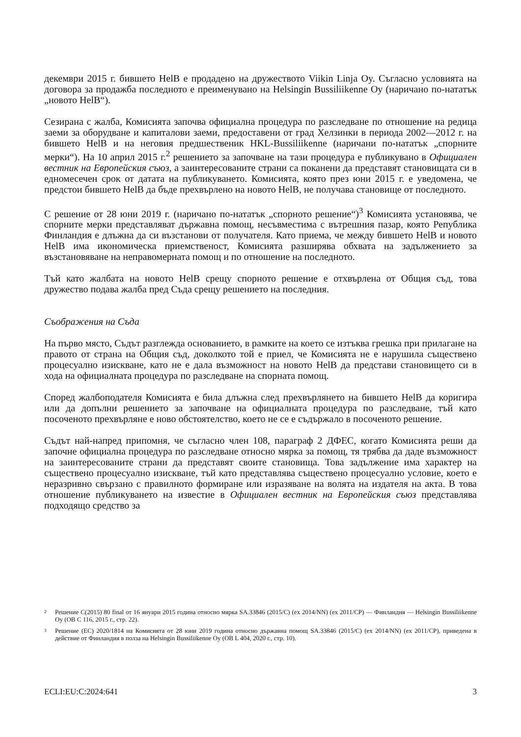декември 2015 г. бившето HelB е продадено на дружеството Viikin Linja Oy. Съгласно условията на договора за продажба последното е преименувано на Helsingin Bussiliikenne Oy (наричано по-нататък „новото HelB“).
Сезирана с жалба, Комисията започва официална процедура по разследване по отношение на редица заеми за оборудване и капиталови заеми, предоставени от град Хелзинки в периода 2002—2012 г. на бившето HelB и на неговия предшественик HKL-Bussiliikenne (наричани по-нататък „спорните мерки“). На 10 април 2015 г.<sup>2</sup> решението за започване на тази процедура е публикувано в Официален вестник на Европейския съюз, а заинтересованите страни са поканени да представят становищата си в едномесечен срок от датата на публикуването. Комисията, която през юни 2015 г. е уведомена, че предстои бившето HelB да бъде прехвърлено на новото HelB, не получава становище от последното.
С решение от 28 юни 2019 г. (наричано по-нататък „спорното решение“)<sup>3</sup> Комисията установява, че спорните мерки представляват държавна помощ, несъвместима с вътрешния пазар, която Република Финландия е длъжна да си възстанови от получателя. Като приема, че между бившето HelB и новото HelB има икономическа приемственост, Комисията разширява обхвата на задължението за възстановяване на неправомерната помощ и по отношение на последното.
Тъй като жалбата на новото HelB срещу спорното решение е отхвърлена от Общия съд, това дружество подава жалба пред Съда срещу решението на последния.
Съображения на Съда
На първо място, Съдът разглежда основанието, в рамките на което се изтъква грешка при прилагане на правото от страна на Общия съд, доколкото той е приел, че Комисията не е нарушила съществено процесуално изискване, като не е дала възможност на новото HelB да представи становището си в хода на официалната процедура по разследване на спорната помощ.
Според жалбоподателя Комисията е била длъжна след прехвърлянето на бившето HelB да коригира или да допълни решението за започване на официалната процедура по разследване, тъй като посоченото прехвърляне е ново обстоятелство, което не се е съдържало в посоченото решение.
Съдът най-напред припомня, че съгласно член 108, параграф 2 ДФЕС, когато Комисията реши да започне официална процедура по разследване относно мярка за помощ, тя трябва да даде възможност на заинтересованите страни да представят своите становища. Това задължение има характер на съществено процесуално изискване, тъй като представлява съществено процесуално условие, което е неразривно свързано с правилното формиране или изразяване на волята на издателя на акта. В това отношение публикуването на известие в Официален вестник на Европейския съюз представлява подходящо средство за
2 Решение C(2015) 80 final от 16 януари 2015 година относно мярка SA.33846 (2015/C) (ex 2014/NN) (ex 2011/CP) — Финландия — Helsingin Bussiliikenne Oy (ОВ C 116, 2015 г., стр. 22).
3 Решение (ЕС) 2020/1814 на Комисията от 28 юни 2019 година относно държавна помощ SA.33846 (2015/C) (ex 2014/NN) (ex 2011/CP), приведена в действие от Финландия в полза на Helsingin Bussiliikenne Oy (ОВ L 404, 2020 г., стр. 10).
ECLI:EU:C:2024:641 3